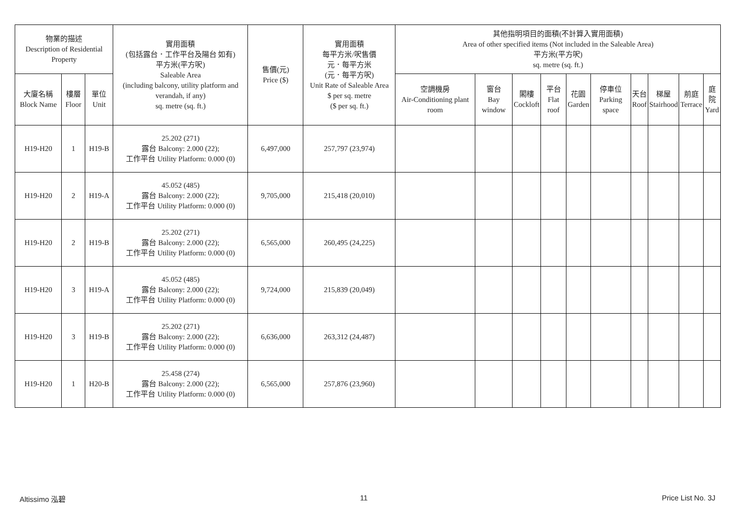| 物業的描述 Description of Residential Property | | | 實用面積 (包括露台．工作平台及陽台 如有) 平方米(平方呎) Saleable Area (including balcony, utility platform and verandah, if any) sq. metre (sq. ft.) | 售價(元) Price ($) | 實用面積 每平方米/呎售價 元．每平方米 (元．每平方呎) Unit Rate of Saleable Area $ per sq. metre ($ per sq. ft.) | 其他指明項目的面積(不計算入實用面積) Area of other specified items (Not included in the Saleable Area) 平方米(平方呎) sq. metre (sq. ft.) | | | | | | | | | |
| --- | --- | --- | --- | --- | --- | --- | --- | --- | --- | --- | --- | --- | --- | --- | --- |
| 大廈名稱 Block Name | 樓層 Floor | 單位 Unit | | | | 空調機房 Air-Conditioning plant room | 窗台 Bay window | 閣樓 Cockloft | 平台 Flat roof | 花園 Garden | 停車位 Parking space | 天台 Roof | 梯屋 Stairhood | 前庭 Terrace | 庭院 Yard |
| H19-H20 | 1 | H19-B | 25.202 (271) 露台 Balcony: 2.000 (22); 工作平台 Utility Platform: 0.000 (0) | 6,497,000 | 257,797 (23,974) | | | | | | | | | | |
| H19-H20 | 2 | H19-A | 45.052 (485) 露台 Balcony: 2.000 (22); 工作平台 Utility Platform: 0.000 (0) | 9,705,000 | 215,418 (20,010) | | | | | | | | | | |
| H19-H20 | 2 | H19-B | 25.202 (271) 露台 Balcony: 2.000 (22); 工作平台 Utility Platform: 0.000 (0) | 6,565,000 | 260,495 (24,225) | | | | | | | | | | |
| H19-H20 | 3 | H19-A | 45.052 (485) 露台 Balcony: 2.000 (22); 工作平台 Utility Platform: 0.000 (0) | 9,724,000 | 215,839 (20,049) | | | | | | | | | | |
| H19-H20 | 3 | H19-B | 25.202 (271) 露台 Balcony: 2.000 (22); 工作平台 Utility Platform: 0.000 (0) | 6,636,000 | 263,312 (24,487) | | | | | | | | | | |
| H19-H20 | 1 | H20-B | 25.458 (274) 露台 Balcony: 2.000 (22); 工作平台 Utility Platform: 0.000 (0) | 6,565,000 | 257,876 (23,960) | | | | | | | | | | |
Altissimo 泓碧 11 Price List No. 3J